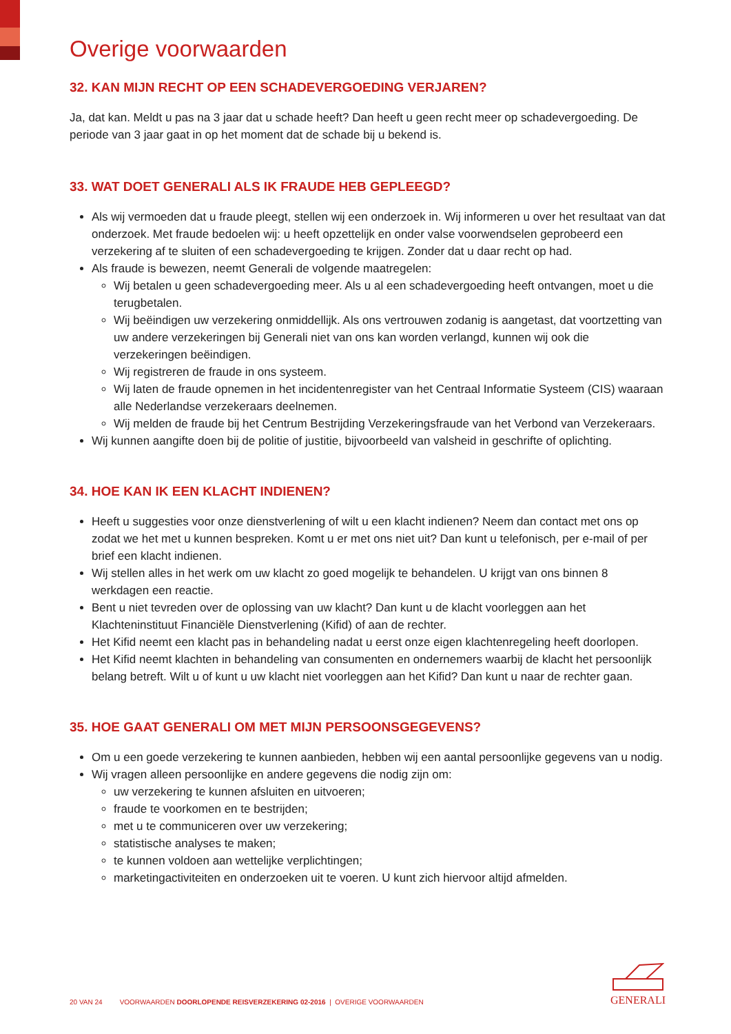Overige voorwaarden
32. KAN MIJN RECHT OP EEN SCHADEVERGOEDING VERJAREN?
Ja, dat kan. Meldt u pas na 3 jaar dat u schade heeft? Dan heeft u geen recht meer op schadevergoeding. De periode van 3 jaar gaat in op het moment dat de schade bij u bekend is.
33. WAT DOET GENERALI ALS IK FRAUDE HEB GEPLEEGD?
Als wij vermoeden dat u fraude pleegt, stellen wij een onderzoek in. Wij informeren u over het resultaat van dat onderzoek. Met fraude bedoelen wij: u heeft opzettelijk en onder valse voorwendselen geprobeerd een verzekering af te sluiten of een schadevergoeding te krijgen. Zonder dat u daar recht op had.
Als fraude is bewezen, neemt Generali de volgende maatregelen:
Wij betalen u geen schadevergoeding meer. Als u al een schadevergoeding heeft ontvangen, moet u die terugbetalen.
Wij beëindigen uw verzekering onmiddellijk. Als ons vertrouwen zodanig is aangetast, dat voortzetting van uw andere verzekeringen bij Generali niet van ons kan worden verlangd, kunnen wij ook die verzekeringen beëindigen.
Wij registreren de fraude in ons systeem.
Wij laten de fraude opnemen in het incidentenregister van het Centraal Informatie Systeem (CIS) waaraan alle Nederlandse verzekeraars deelnemen.
Wij melden de fraude bij het Centrum Bestrijding Verzekeringsfraude van het Verbond van Verzekeraars.
Wij kunnen aangifte doen bij de politie of justitie, bijvoorbeeld van valsheid in geschrifte of oplichting.
34. HOE KAN IK EEN KLACHT INDIENEN?
Heeft u suggesties voor onze dienstverlening of wilt u een klacht indienen? Neem dan contact met ons op zodat we het met u kunnen bespreken. Komt u er met ons niet uit? Dan kunt u telefonisch, per e-mail of per brief een klacht indienen.
Wij stellen alles in het werk om uw klacht zo goed mogelijk te behandelen. U krijgt van ons binnen 8 werkdagen een reactie.
Bent u niet tevreden over de oplossing van uw klacht? Dan kunt u de klacht voorleggen aan het Klachteninstituut Financiële Dienstverlening (Kifid) of aan de rechter.
Het Kifid neemt een klacht pas in behandeling nadat u eerst onze eigen klachtenregeling heeft doorlopen.
Het Kifid neemt klachten in behandeling van consumenten en ondernemers waarbij de klacht het persoonlijk belang betreft. Wilt u of kunt u uw klacht niet voorleggen aan het Kifid? Dan kunt u naar de rechter gaan.
35. HOE GAAT GENERALI OM MET MIJN PERSOONSGEGEVENS?
Om u een goede verzekering te kunnen aanbieden, hebben wij een aantal persoonlijke gegevens van u nodig.
Wij vragen alleen persoonlijke en andere gegevens die nodig zijn om:
uw verzekering te kunnen afsluiten en uitvoeren;
fraude te voorkomen en te bestrijden;
met u te communiceren over uw verzekering;
statistische analyses te maken;
te kunnen voldoen aan wettelijke verplichtingen;
marketingactiviteiten en onderzoeken uit te voeren. U kunt zich hiervoor altijd afmelden.
20 VAN 24 VOORWAARDEN DOORLOPENDE REISVERZEKERING 02-2016 | OVERIGE VOORWAARDEN
GENERALI